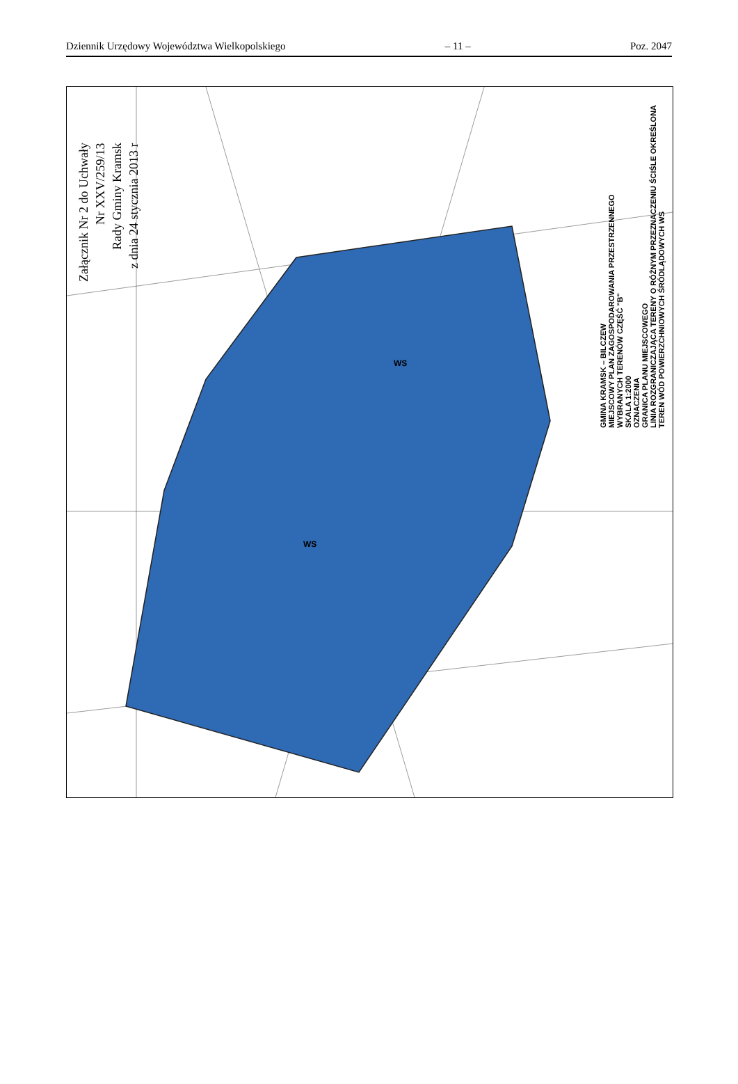Dziennik Urzędowy Województwa Wielkopolskiego – 11 – Poz. 2047
Załącznik Nr 2 do Uchwały
Nr XXV/259/13
Rady Gminy Kramsk
z dnia 24 stycznia 2013 r
GMINA KRAMSK – BILCZEW
MIEJSCOWY PLAN ZAGOSPODAROWANIA PRZESTRZENNEGO
WYBRANYCH TERENÓW CZĘŚĆ "B"
SKALA 1:2000
OZNACZENIA
GRANICA PLANU MIEJSCOWEGO
LINIA ROZGRANICZAJĄCA TERENY O RÓŻNYM PRZEZNACZENIU ŚCIŚLE OKREŚLONA
TEREN WÓD POWIERZCHNIOWYCH ŚRÓDLĄDOWYCH WS
WS
WS